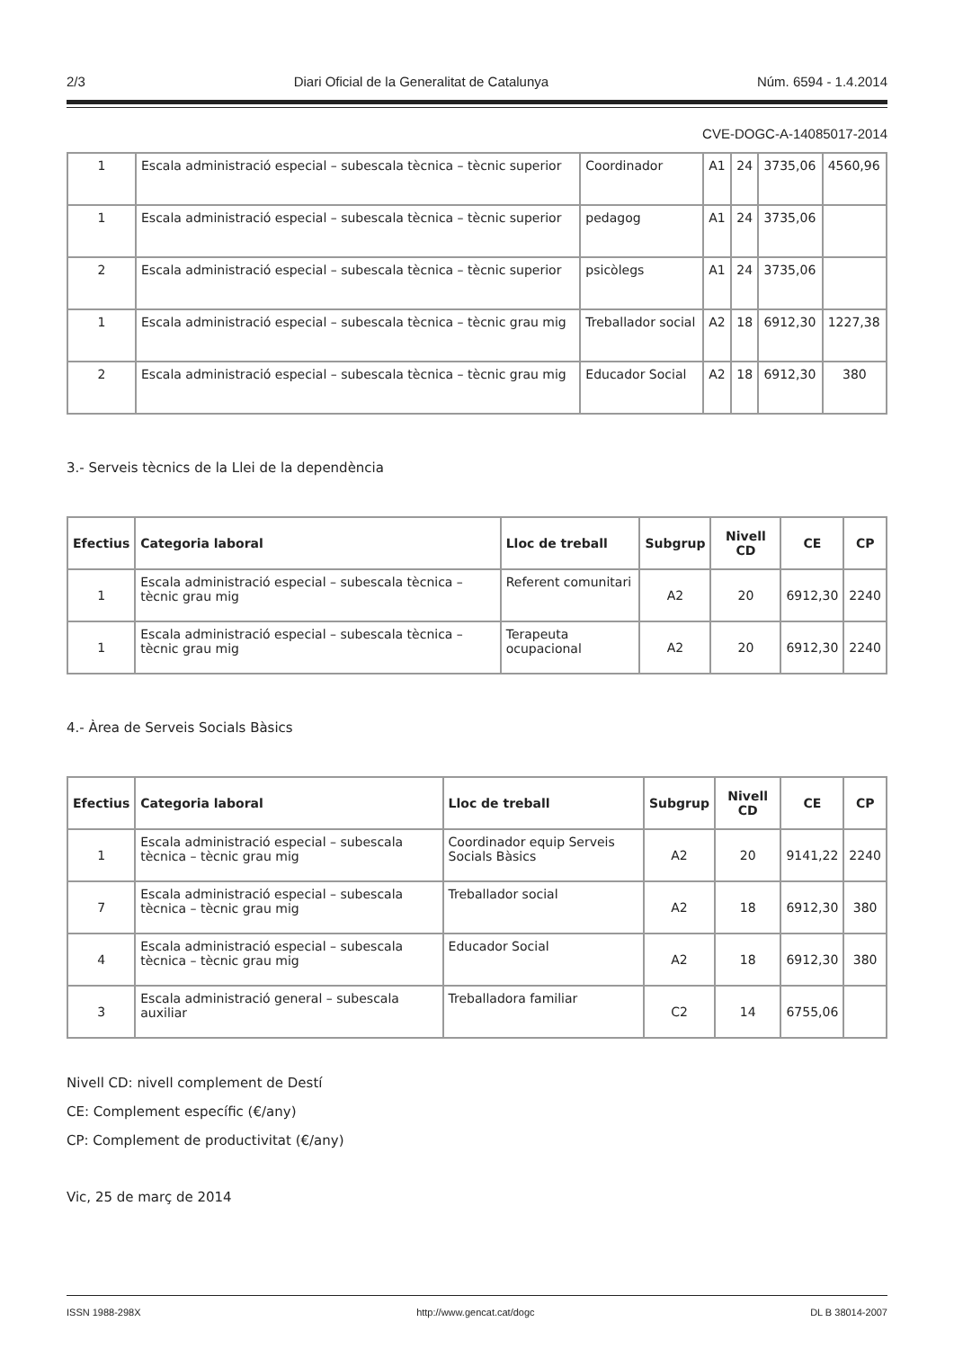2/3 Diari Oficial de la Generalitat de Catalunya Núm. 6594 - 1.4.2014
CVE-DOGC-A-14085017-2014
| 1 | Escala administració especial – subescala tècnica – tècnic superior | Coordinador | A1 | 24 | 3735,06 | 4560,96 |
| 1 | Escala administració especial – subescala tècnica – tècnic superior | pedagog | A1 | 24 | 3735,06 | |
| 2 | Escala administració especial – subescala tècnica – tècnic superior | psicòlegs | A1 | 24 | 3735,06 | |
| 1 | Escala administració especial – subescala tècnica – tècnic grau mig | Treballador social | A2 | 18 | 6912,30 | 1227,38 |
| 2 | Escala administració especial – subescala tècnica – tècnic grau mig | Educador Social | A2 | 18 | 6912,30 | 380 |
3.- Serveis tècnics de la Llei de la dependència
| Efectius | Categoria laboral | Lloc de treball | Subgrup | Nivell CD | CE | CP |
| --- | --- | --- | --- | --- | --- | --- |
| 1 | Escala administració especial – subescala tècnica – tècnic grau mig | Referent comunitari | A2 | 20 | 6912,30 | 2240 |
| 1 | Escala administració especial – subescala tècnica – tècnic grau mig | Terapeuta ocupacional | A2 | 20 | 6912,30 | 2240 |
4.- Àrea de Serveis Socials Bàsics
| Efectius | Categoria laboral | Lloc de treball | Subgrup | Nivell CD | CE | CP |
| --- | --- | --- | --- | --- | --- | --- |
| 1 | Escala administració especial – subescala tècnica – tècnic grau mig | Coordinador equip Serveis Socials Bàsics | A2 | 20 | 9141,22 | 2240 |
| 7 | Escala administració especial – subescala tècnica – tècnic grau mig | Treballador social | A2 | 18 | 6912,30 | 380 |
| 4 | Escala administració especial – subescala tècnica – tècnic grau mig | Educador Social | A2 | 18 | 6912,30 | 380 |
| 3 | Escala administració general – subescala auxiliar | Treballadora familiar | C2 | 14 | 6755,06 | |
Nivell CD: nivell complement de Destí
CE: Complement específic (€/any)
CP: Complement de productivitat (€/any)
Vic, 25 de març de 2014
ISSN 1988-298X http://www.gencat.cat/dogc DL B 38014-2007